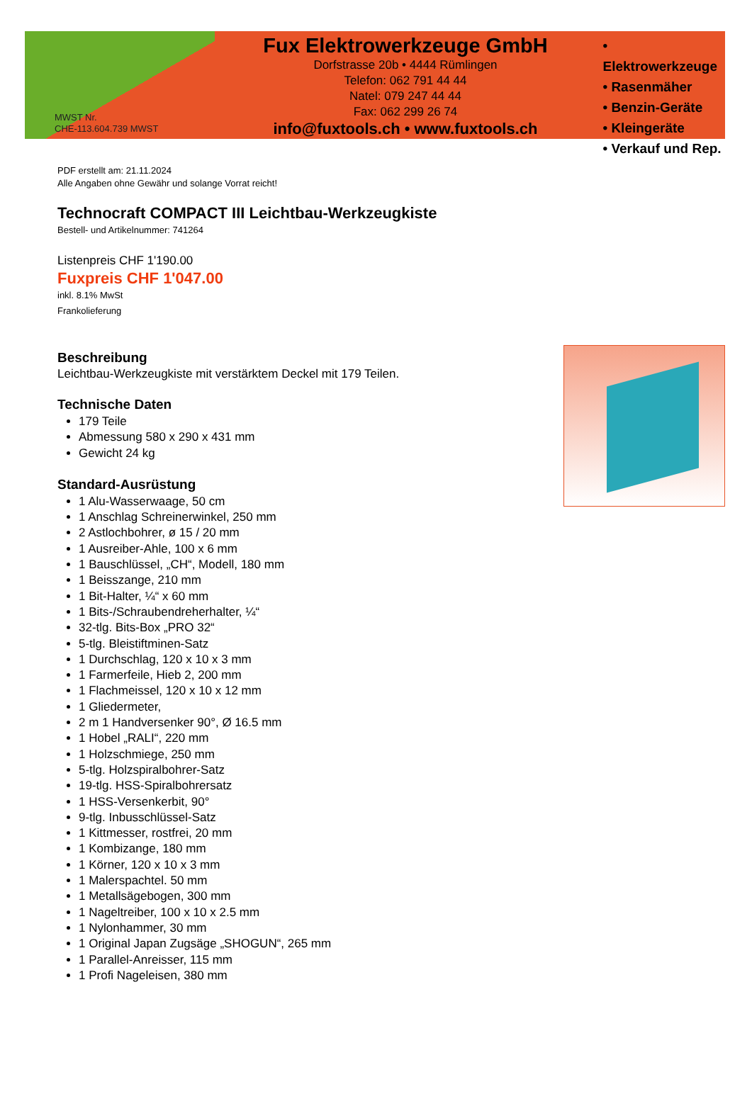MWST Nr.
CHE-113.604.739 MWST
Fux Elektrowerkzeuge GmbH
Dorfstrasse 20b • 4444 Rümlingen
Telefon: 062 791 44 44
Natel: 079 247 44 44
Fax: 062 299 26 74
info@fuxtools.ch • www.fuxtools.ch
• Elektrowerkzeuge
• Rasenmäher
• Benzin-Geräte
• Kleingeräte
• Verkauf und Rep.
PDF erstellt am: 21.11.2024
Alle Angaben ohne Gewähr und solange Vorrat reicht!
Technocraft COMPACT III Leichtbau-Werkzeugkiste
Bestell- und Artikelnummer: 741264
Listenpreis CHF 1'190.00
Fuxpreis CHF 1'047.00
inkl. 8.1% MwSt
Frankolieferung
Beschreibung
Leichtbau-Werkzeugkiste mit verstärktem Deckel mit 179 Teilen.
Technische Daten
179 Teile
Abmessung 580 x 290 x 431 mm
Gewicht 24 kg
Standard-Ausrüstung
1 Alu-Wasserwaage, 50 cm
1 Anschlag Schreinerwinkel, 250 mm
2 Astlochbohrer, ø 15 / 20 mm
1 Ausreiber-Ahle, 100 x 6 mm
1 Bauschlüssel, „CH“, Modell, 180 mm
1 Beisszange, 210 mm
1 Bit-Halter, ¼“ x 60 mm
1 Bits-/Schraubendreherhalter, ¼“
32-tlg. Bits-Box „PRO 32“
5-tlg. Bleistiftminen-Satz
1 Durchschlag, 120 x 10 x 3 mm
1 Farmerfeile, Hieb 2, 200 mm
1 Flachmeissel, 120 x 10 x 12 mm
1 Gliedermeter,
2 m 1 Handversenker 90°, Ø 16.5 mm
1 Hobel „RALI“, 220 mm
1 Holzschmiege, 250 mm
5-tlg. Holzspiralbohrer-Satz
19-tlg. HSS-Spiralbohrersatz
1 HSS-Versenkerbit, 90°
9-tlg. Inbusschlüssel-Satz
1 Kittmesser, rostfrei, 20 mm
1 Kombizange, 180 mm
1 Körner, 120 x 10 x 3 mm
1 Malerspachtel. 50 mm
1 Metallsägebogen, 300 mm
1 Nageltreiber, 100 x 10 x 2.5 mm
1 Nylonhammer, 30 mm
1 Original Japan Zugsäge „SHOGUN“, 265 mm
1 Parallel-Anreisser, 115 mm
1 Profi Nageleisen, 380 mm